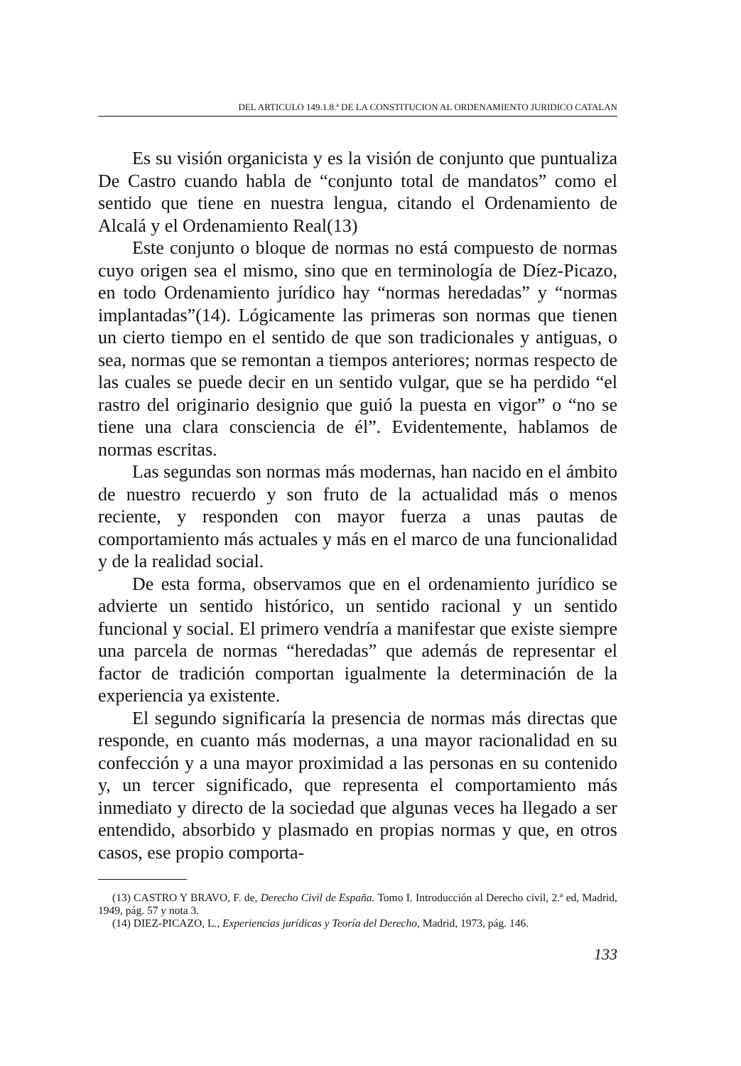DEL ARTICULO 149.1.8.ª DE LA CONSTITUCION AL ORDENAMIENTO JURIDICO CATALAN
Es su visión organicista y es la visión de conjunto que puntualiza De Castro cuando habla de “conjunto total de mandatos” como el sentido que tiene en nuestra lengua, citando el Ordenamiento de Alcalá y el Ordenamiento Real(13)
Este conjunto o bloque de normas no está compuesto de normas cuyo origen sea el mismo, sino que en terminología de Díez-Picazo, en todo Ordenamiento jurídico hay “normas heredadas” y “normas implantadas”(14). Lógicamente las primeras son normas que tienen un cierto tiempo en el sentido de que son tradicionales y antiguas, o sea, normas que se remontan a tiempos anteriores; normas respecto de las cuales se puede decir en un sentido vulgar, que se ha perdido “el rastro del originario designio que guió la puesta en vigor” o “no se tiene una clara consciencia de él”. Evidentemente, hablamos de normas escritas.
Las segundas son normas más modernas, han nacido en el ámbito de nuestro recuerdo y son fruto de la actualidad más o menos reciente, y responden con mayor fuerza a unas pautas de comportamiento más actuales y más en el marco de una funcionalidad y de la realidad social.
De esta forma, observamos que en el ordenamiento jurídico se advierte un sentido histórico, un sentido racional y un sentido funcional y social. El primero vendría a manifestar que existe siempre una parcela de normas “heredadas” que además de representar el factor de tradición comportan igualmente la determinación de la experiencia ya existente.
El segundo significaría la presencia de normas más directas que responde, en cuanto más modernas, a una mayor racionalidad en su confección y a una mayor proximidad a las personas en su contenido y, un tercer significado, que representa el comportamiento más inmediato y directo de la sociedad que algunas veces ha llegado a ser entendido, absorbido y plasmado en propias normas y que, en otros casos, ese propio comporta-
(13) CASTRO Y BRAVO, F. de, Derecho Civil de España. Tomo I. Introducción al Derecho civil, 2.ª ed, Madrid, 1949, pág. 57 y nota 3.
(14) DIEZ-PICAZO, L., Experiencias jurídicas y Teoría del Derecho, Madrid, 1973, pág. 146.
133